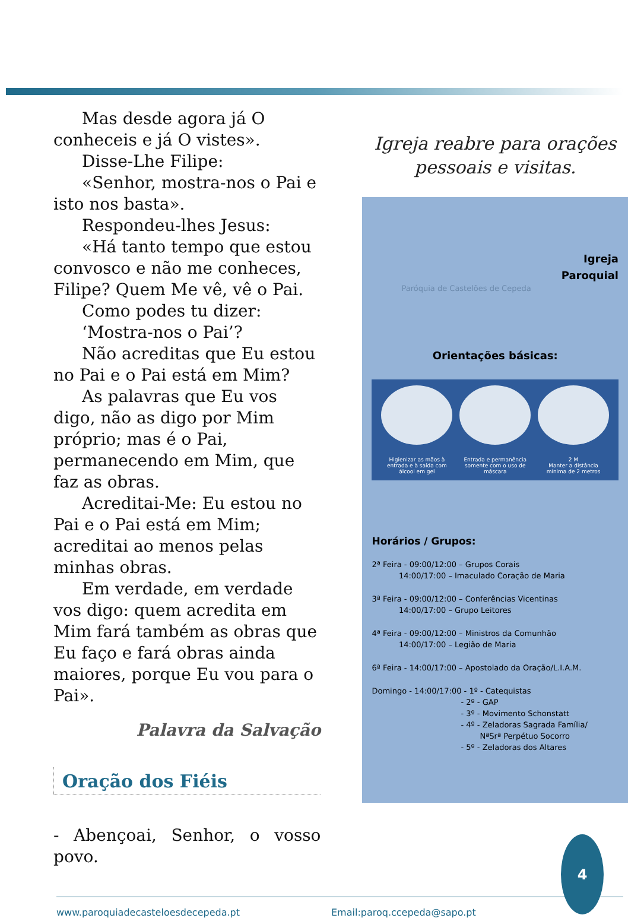Mas desde agora já O conheceis e já O vistes».
Disse-Lhe Filipe:
«Senhor, mostra-nos o Pai e isto nos basta».
Respondeu-lhes Jesus:
«Há tanto tempo que estou convosco e não me conheces, Filipe? Quem Me vê, vê o Pai.
Como podes tu dizer:
‘Mostra-nos o Pai’?
Não acreditas que Eu estou no Pai e o Pai está em Mim?
As palavras que Eu vos digo, não as digo por Mim próprio; mas é o Pai, permanecendo em Mim, que faz as obras.
Acreditai-Me: Eu estou no Pai e o Pai está em Mim; acreditai ao menos pelas minhas obras.
Em verdade, em verdade vos digo: quem acredita em Mim fará também as obras que Eu faço e fará obras ainda maiores, porque Eu vou para o Pai».
Palavra da Salvação
Oração dos Fiéis
- Abençoai, Senhor, o vosso povo.
Igreja reabre para orações
pessoais e visitas.
Igreja
Paroquial
Paróquia de Castelões de Cepeda
Orientações básicas:
Higienizar as mãos à entrada e à saída com álcool em gel
Entrada e permanência somente com o uso de máscara
2 M
Manter a distância mínima de 2 metros
Horários / Grupos:
2ª Feira - 09:00/12:00 – Grupos Corais
14:00/17:00 – Imaculado Coração de Maria
3ª Feira - 09:00/12:00 – Conferências Vicentinas
14:00/17:00 – Grupo Leitores
4ª Feira - 09:00/12:00 – Ministros da Comunhão
14:00/17:00 – Legião de Maria
6ª Feira - 14:00/17:00 – Apostolado da Oração/L.I.A.M.
Domingo - 14:00/17:00 - 1º - Catequistas
- 2º - GAP
- 3º - Movimento Schonstatt
- 4º - Zeladoras Sagrada Família/
NªSrª Perpétuo Socorro
- 5º - Zeladoras dos Altares
4
www.paroquiadecasteloesdecepeda.pt Email:paroq.ccepeda@sapo.pt